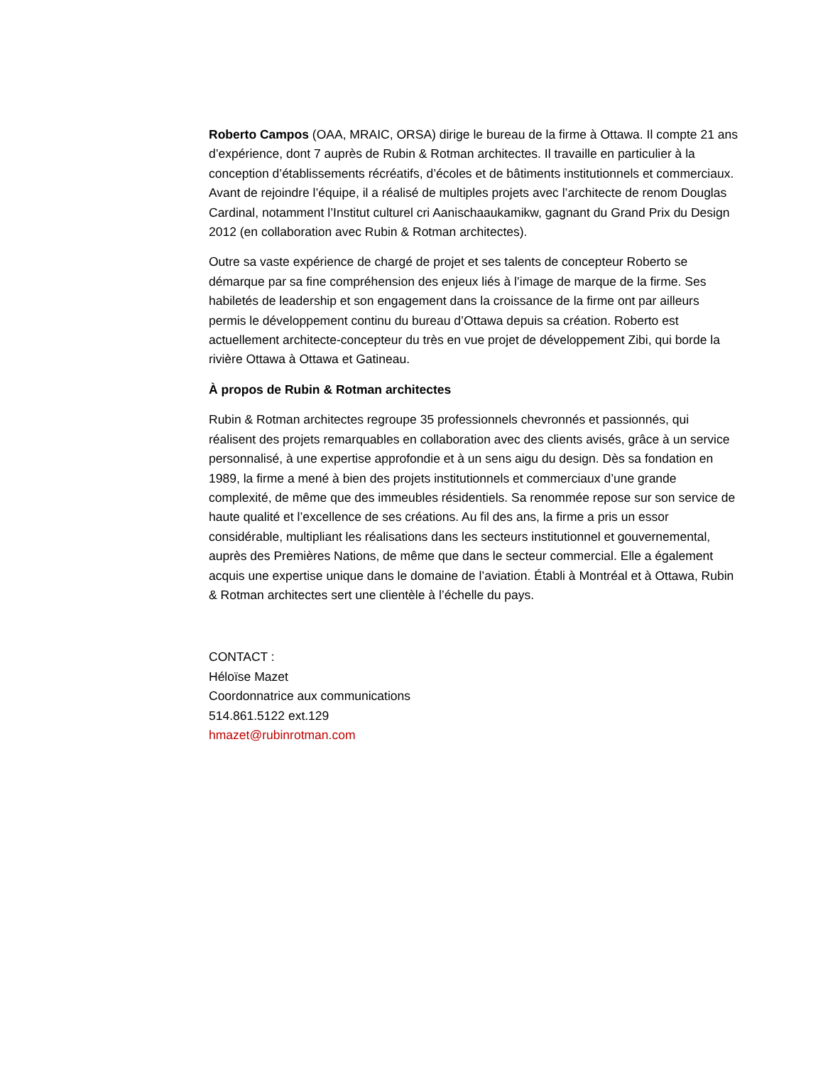Roberto Campos (OAA, MRAIC, ORSA) dirige le bureau de la firme à Ottawa. Il compte 21 ans d’expérience, dont 7 auprès de Rubin & Rotman architectes. Il travaille en particulier à la conception d’établissements récréatifs, d’écoles et de bâtiments institutionnels et commerciaux. Avant de rejoindre l’équipe, il a réalisé de multiples projets avec l’architecte de renom Douglas Cardinal, notamment l’Institut culturel cri Aanischaaukamikw, gagnant du Grand Prix du Design 2012 (en collaboration avec Rubin & Rotman architectes).
Outre sa vaste expérience de chargé de projet et ses talents de concepteur Roberto se démarque par sa fine compréhension des enjeux liés à l’image de marque de la firme. Ses habiletés de leadership et son engagement dans la croissance de la firme ont par ailleurs permis le développement continu du bureau d’Ottawa depuis sa création. Roberto est actuellement architecte-concepteur du très en vue projet de développement Zibi, qui borde la rivière Ottawa à Ottawa et Gatineau.
À propos de Rubin & Rotman architectes
Rubin & Rotman architectes regroupe 35 professionnels chevronnés et passionnés, qui réalisent des projets remarquables en collaboration avec des clients avisés, grâce à un service personnalisé, à une expertise approfondie et à un sens aigu du design. Dès sa fondation en 1989, la firme a mené à bien des projets institutionnels et commerciaux d’une grande complexité, de même que des immeubles résidentiels. Sa renommée repose sur son service de haute qualité et l’excellence de ses créations. Au fil des ans, la firme a pris un essor considérable, multipliant les réalisations dans les secteurs institutionnel et gouvernemental, auprès des Premières Nations, de même que dans le secteur commercial. Elle a également acquis une expertise unique dans le domaine de l’aviation. Établi à Montréal et à Ottawa, Rubin & Rotman architectes sert une clientèle à l’échelle du pays.
CONTACT :
Héloïse Mazet
Coordonnatrice aux communications
514.861.5122 ext.129
hmazet@rubinrotman.com